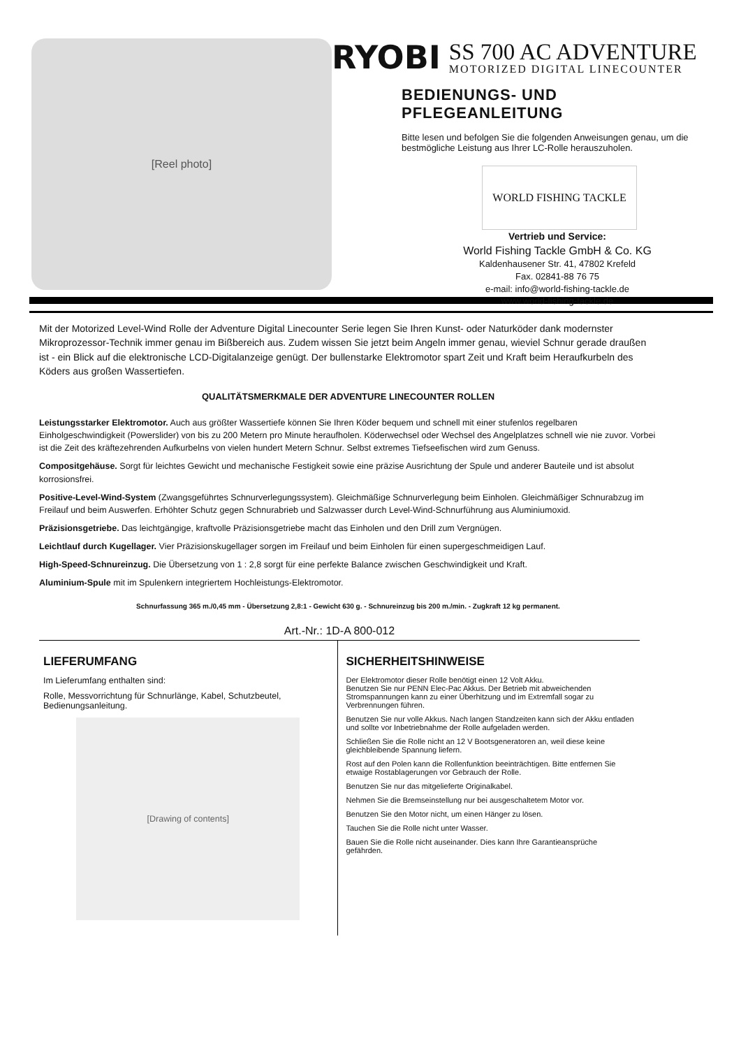[Reel photo]
RYOBI
SS 700 AC ADVENTURE
MOTORIZED DIGITAL LINECOUNTER
BEDIENUNGS- UND PFLEGEANLEITUNG
Bitte lesen und befolgen Sie die folgenden Anweisungen genau, um die bestmögliche Leistung aus Ihrer LC-Rolle herauszuholen.
WORLD FISHING TACKLE
Vertrieb und Service:
World Fishing Tackle GmbH & Co. KG
Kaldenhausener Str. 41, 47802 Krefeld
Fax. 02841-88 76 75
e-mail: info@world-fishing-tackle.de
www.world-fishing-tackle.de
Mit der Motorized Level-Wind Rolle der Adventure Digital Linecounter Serie legen Sie Ihren Kunst- oder Naturköder dank modernster Mikroprozessor-Technik immer genau im Bißbereich aus. Zudem wissen Sie jetzt beim Angeln immer genau, wieviel Schnur gerade draußen ist - ein Blick auf die elektronische LCD-Digitalanzeige genügt. Der bullenstarke Elektromotor spart Zeit und Kraft beim Heraufkurbeln des Köders aus großen Wassertiefen.
QUALITÄTSMERKMALE DER ADVENTURE LINECOUNTER ROLLEN
Leistungsstarker Elektromotor. Auch aus größter Wassertiefe können Sie Ihren Köder bequem und schnell mit einer stufenlos regelbaren Einholgeschwindigkeit (Powerslider) von bis zu 200 Metern pro Minute heraufholen. Köderwechsel oder Wechsel des Angelplatzes schnell wie nie zuvor. Vorbei ist die Zeit des kräftezehrenden Aufkurbelns von vielen hundert Metern Schnur. Selbst extremes Tiefseefischen wird zum Genuss.
Compositgehäuse. Sorgt für leichtes Gewicht und mechanische Festigkeit sowie eine präzise Ausrichtung der Spule und anderer Bauteile und ist absolut korrosionsfrei.
Positive-Level-Wind-System (Zwangsgeführtes Schnurverlegungssystem). Gleichmäßige Schnurverlegung beim Einholen. Gleichmäßiger Schnurabzug im Freilauf und beim Auswerfen. Erhöhter Schutz gegen Schnurabrieb und Salzwasser durch Level-Wind-Schnurführung aus Aluminiumoxid.
Präzisionsgetriebe. Das leichtgängige, kraftvolle Präzisionsgetriebe macht das Einholen und den Drill zum Vergnügen.
Leichtlauf durch Kugellager. Vier Präzisionskugellager sorgen im Freilauf und beim Einholen für einen supergeschmeidigen Lauf.
High-Speed-Schnureinzug. Die Übersetzung von 1 : 2,8 sorgt für eine perfekte Balance zwischen Geschwindigkeit und Kraft.
Aluminium-Spule mit im Spulenkern integriertem Hochleistungs-Elektromotor.
Schnurfassung 365 m./0,45 mm - Übersetzung 2,8:1 - Gewicht 630 g. - Schnureinzug bis 200 m./min. - Zugkraft 12 kg permanent.
Art.-Nr.: 1D-A 800-012
LIEFERUMFANG
Im Lieferumfang enthalten sind:
Rolle, Messvorrichtung für Schnurlänge, Kabel, Schutzbeutel, Bedienungsanleitung.
[Drawing of contents]
SICHERHEITSHINWEISE
Der Elektromotor dieser Rolle benötigt einen 12 Volt Akku.
Benutzen Sie nur PENN Elec-Pac Akkus. Der Betrieb mit abweichenden Stromspannungen kann zu einer Überhitzung und im Extremfall sogar zu Verbrennungen führen.
Benutzen Sie nur volle Akkus. Nach langen Standzeiten kann sich der Akku entladen und sollte vor Inbetriebnahme der Rolle aufgeladen werden.
Schließen Sie die Rolle nicht an 12 V Bootsgeneratoren an, weil diese keine gleichbleibende Spannung liefern.
Rost auf den Polen kann die Rollenfunktion beeinträchtigen. Bitte entfernen Sie etwaige Rostablagerungen vor Gebrauch der Rolle.
Benutzen Sie nur das mitgelieferte Originalkabel.
Nehmen Sie die Bremseinstellung nur bei ausgeschaltetem Motor vor.
Benutzen Sie den Motor nicht, um einen Hänger zu lösen.
Tauchen Sie die Rolle nicht unter Wasser.
Bauen Sie die Rolle nicht auseinander. Dies kann Ihre Garantieansprüche gefährden.